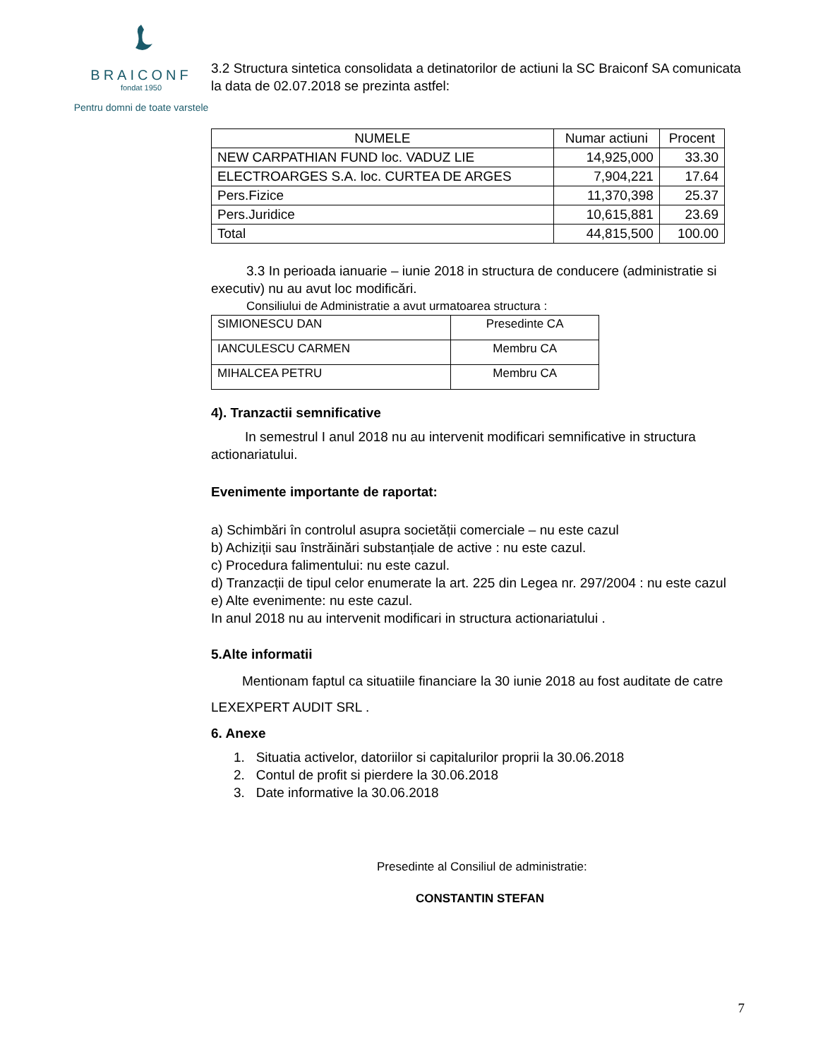BRAICONF
fondat 1950
Pentru domni de toate varstele
3.2 Structura sintetica consolidata a detinatorilor de actiuni la SC Braiconf SA comunicata la data de 02.07.2018 se prezinta astfel:
| NUMELE | Numar actiuni | Procent |
| --- | --- | --- |
| NEW CARPATHIAN FUND loc. VADUZ LIE | 14,925,000 | 33.30 |
| ELECTROARGES S.A. loc. CURTEA DE ARGES | 7,904,221 | 17.64 |
| Pers.Fizice | 11,370,398 | 25.37 |
| Pers.Juridice | 10,615,881 | 23.69 |
| Total | 44,815,500 | 100.00 |
3.3 In perioada ianuarie – iunie 2018 in structura de conducere (administratie si executiv) nu au avut loc modificări.
Consiliului de Administratie a avut urmatoarea structura :
| SIMIONESCU DAN | Presedinte CA |
| IANCULESCU CARMEN | Membru CA |
| MIHALCEA PETRU | Membru CA |
4). Tranzactii semnificative
In semestrul I anul 2018 nu au intervenit modificari semnificative in structura actionariatului.
Evenimente importante de raportat:
a) Schimbări în controlul asupra societății comerciale – nu este cazul
b) Achiziții sau înstrăinări substanțiale de active : nu este cazul.
c) Procedura falimentului: nu este cazul.
d) Tranzacții de tipul celor enumerate la art. 225 din Legea nr. 297/2004 : nu este cazul
e) Alte evenimente: nu este cazul.
In anul 2018 nu au intervenit modificari in structura actionariatului .
5.Alte informatii
Mentionam faptul ca situatiile financiare la 30 iunie 2018 au fost auditate de catre
LEXEXPERT AUDIT SRL .
6. Anexe
1. Situatia activelor, datoriilor si capitalurilor proprii la 30.06.2018
2. Contul de profit si pierdere la 30.06.2018
3. Date informative la 30.06.2018
Presedinte al Consiliul de administratie:
CONSTANTIN STEFAN
7